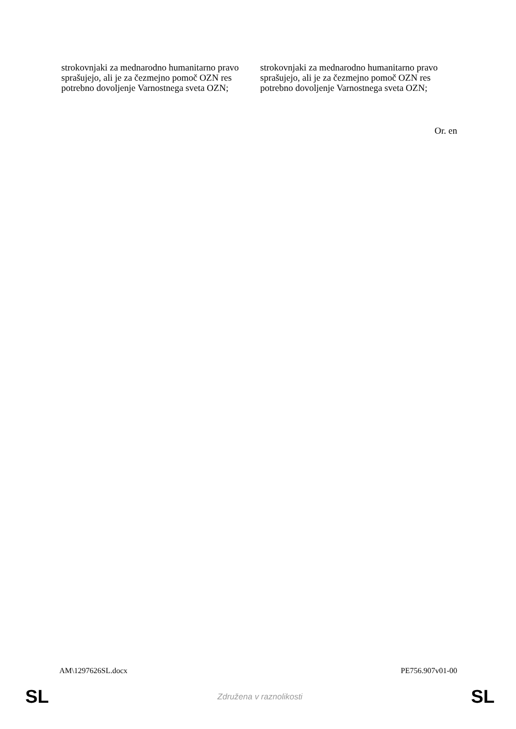| strokovnjaki za mednarodno humanitarno pravo sprašujejo, ali je za čezmejno pomoč OZN res potrebno dovoljenje Varnostnega sveta OZN; | strokovnjaki za mednarodno humanitarno pravo sprašujejo, ali je za čezmejno pomoč OZN res potrebno dovoljenje Varnostnega sveta OZN; |
Or. en
AM\1297626SL.docx PE756.907v01-00
SL Združena v raznolikosti SL